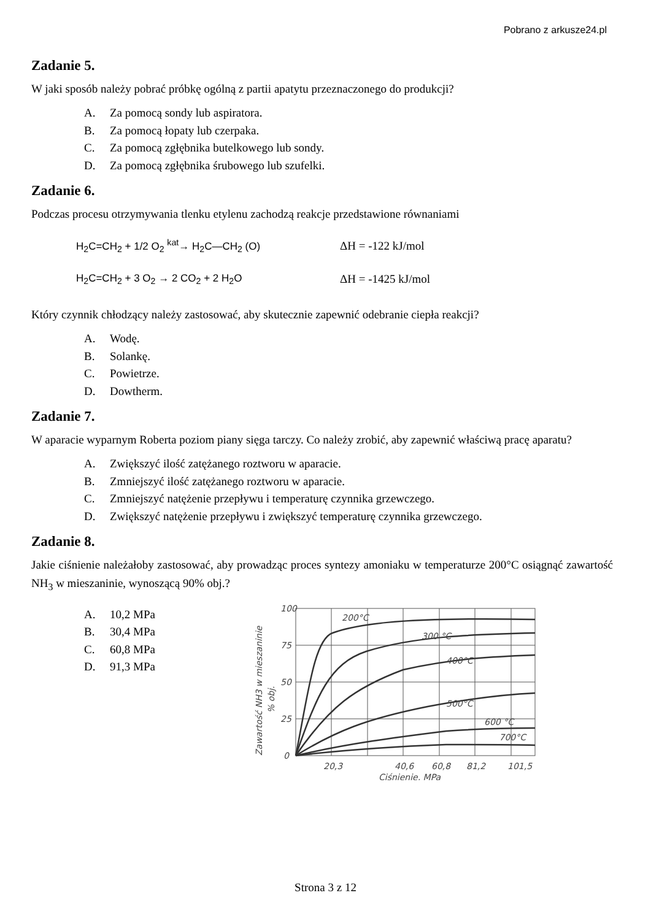Pobrano z arkusze24.pl
Zadanie 5.
W jaki sposób należy pobrać próbkę ogólną z partii apatytu przeznaczonego do produkcji?
A. Za pomocą sondy lub aspiratora.
B. Za pomocą łopaty lub czerpaka.
C. Za pomocą zgłębnika butelkowego lub sondy.
D. Za pomocą zgłębnika śrubowego lub szufelki.
Zadanie 6.
Podczas procesu otrzymywania tlenku etylenu zachodzą reakcje przedstawione równaniami
H<sub>2</sub>C=CH<sub>2</sub> + 1/2 O<sub>2</sub> <sup>kat</sup>→ H<sub>2</sub>C—CH<sub>2</sub> (O) ΔH = -122 kJ/mol
H<sub>2</sub>C=CH<sub>2</sub> + 3 O<sub>2</sub> → 2 CO<sub>2</sub> + 2 H<sub>2</sub>O ΔH = -1425 kJ/mol
Który czynnik chłodzący należy zastosować, aby skutecznie zapewnić odebranie ciepła reakcji?
A. Wodę.
B. Solankę.
C. Powietrze.
D. Dowtherm.
Zadanie 7.
W aparacie wyparnym Roberta poziom piany sięga tarczy. Co należy zrobić, aby zapewnić właściwą pracę aparatu?
A. Zwiększyć ilość zatężanego roztworu w aparacie.
B. Zmniejszyć ilość zatężanego roztworu w aparacie.
C. Zmniejszyć natężenie przepływu i temperaturę czynnika grzewczego.
D. Zwiększyć natężenie przepływu i zwiększyć temperaturę czynnika grzewczego.
Zadanie 8.
Jakie ciśnienie należałoby zastosować, aby prowadząc proces syntezy amoniaku w temperaturze 200°C osiągnąć zawartość NH<sub>3</sub> w mieszaninie, wynoszącą 90% obj.?
A. 10,2 MPa
B. 30,4 MPa
C. 60,8 MPa
D. 91,3 MPa
200°C
300 °C
400°C
500°C
600 °C
700°C
100
75
50
25
0
20,3
40,6
60,8
81,2
101,5
Ciśnienie, MPa
Zawartość NH3 w mieszaninie
% obj.
Strona 3 z 12